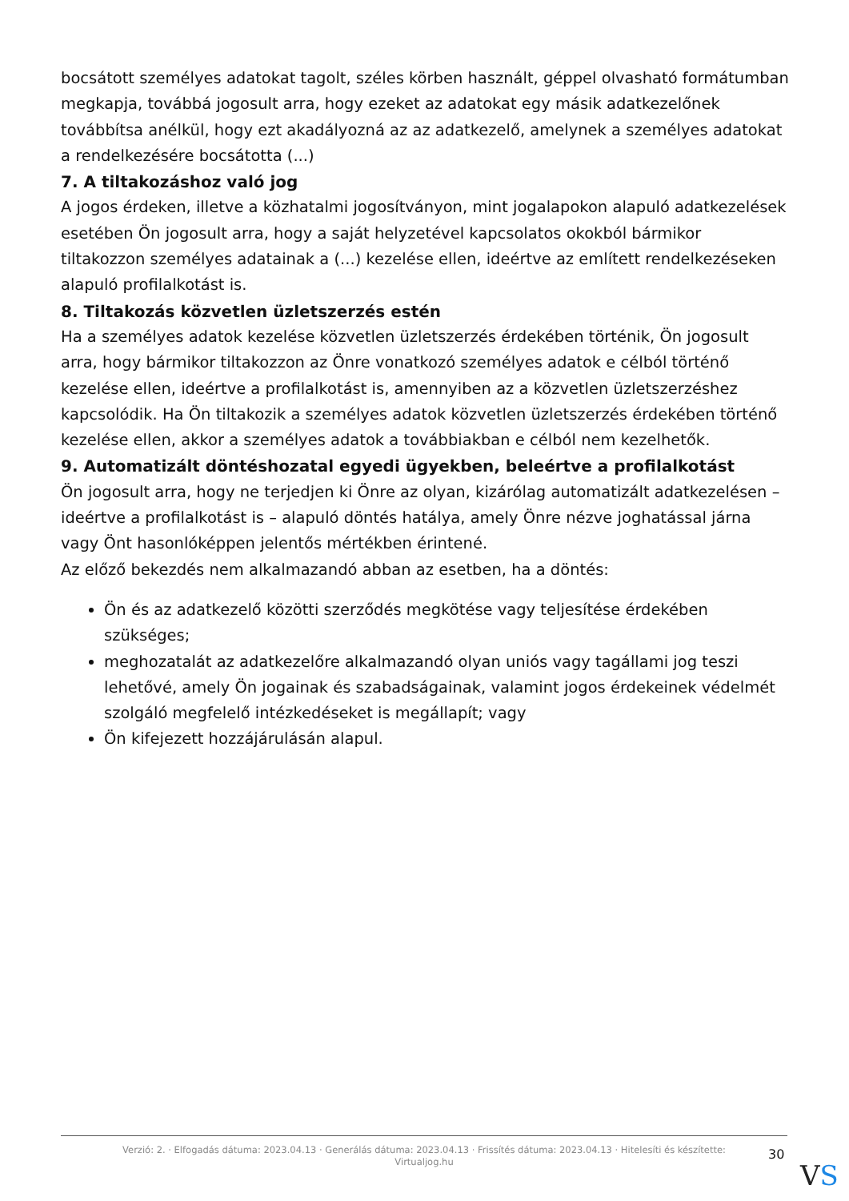bocsátott személyes adatokat tagolt, széles körben használt, géppel olvasható formátumban megkapja, továbbá jogosult arra, hogy ezeket az adatokat egy másik adatkezelőnek továbbítsa anélkül, hogy ezt akadályozná az az adatkezelő, amelynek a személyes adatokat a rendelkezésére bocsátotta (...)
7. A tiltakozáshoz való jog
A jogos érdeken, illetve a közhatalmi jogosítványon, mint jogalapokon alapuló adatkezelések esetében Ön jogosult arra, hogy a saját helyzetével kapcsolatos okokból bármikor tiltakozzon személyes adatainak a (...) kezelése ellen, ideértve az említett rendelkezéseken alapuló profilalkotást is.
8. Tiltakozás közvetlen üzletszerzés estén
Ha a személyes adatok kezelése közvetlen üzletszerzés érdekében történik, Ön jogosult arra, hogy bármikor tiltakozzon az Önre vonatkozó személyes adatok e célból történő kezelése ellen, ideértve a profilalkotást is, amennyiben az a közvetlen üzletszerzéshez kapcsolódik. Ha Ön tiltakozik a személyes adatok közvetlen üzletszerzés érdekében történő kezelése ellen, akkor a személyes adatok a továbbiakban e célból nem kezelhetők.
9. Automatizált döntéshozatal egyedi ügyekben, beleértve a profilalkotást
Ön jogosult arra, hogy ne terjedjen ki Önre az olyan, kizárólag automatizált adatkezelésen – ideértve a profilalkotást is – alapuló döntés hatálya, amely Önre nézve joghatással járna vagy Önt hasonlóképpen jelentős mértékben érintené.
Az előző bekezdés nem alkalmazandó abban az esetben, ha a döntés:
Ön és az adatkezelő közötti szerződés megkötése vagy teljesítése érdekében szükséges;
meghozatalát az adatkezelőre alkalmazandó olyan uniós vagy tagállami jog teszi lehetővé, amely Ön jogainak és szabadságainak, valamint jogos érdekeinek védelmét szolgáló megfelelő intézkedéseket is megállapít; vagy
Ön kifejezett hozzájárulásán alapul.
Verzió: 2. · Elfogadás dátuma: 2023.04.13 · Generálás dátuma: 2023.04.13 · Frissítés dátuma: 2023.04.13 · Hitelesíti és készítette: Virtualjog.hu
30
VS